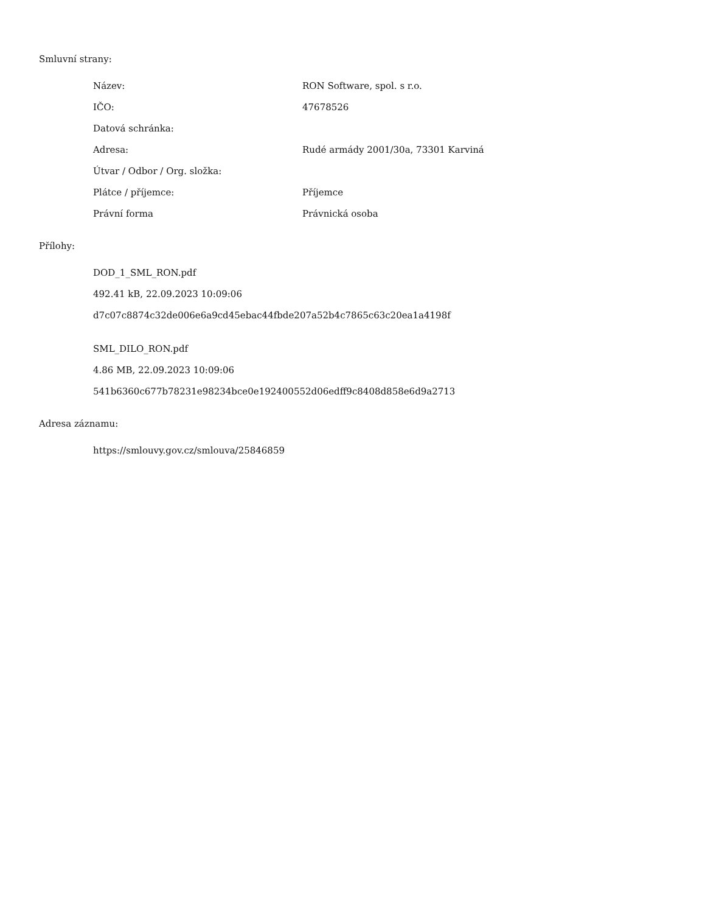Smluvní strany:
| Název: | RON Software, spol. s r.o. |
| IČO: | 47678526 |
| Datová schránka: | |
| Adresa: | Rudé armády 2001/30a, 73301 Karviná |
| Útvar / Odbor / Org. složka: | |
| Plátce / příjemce: | Příjemce |
| Právní forma | Právnická osoba |
Přílohy:
DOD_1_SML_RON.pdf
492.41 kB, 22.09.2023 10:09:06
d7c07c8874c32de006e6a9cd45ebac44fbde207a52b4c7865c63c20ea1a4198f
SML_DILO_RON.pdf
4.86 MB, 22.09.2023 10:09:06
541b6360c677b78231e98234bce0e192400552d06edff9c8408d858e6d9a2713
Adresa záznamu:
https://smlouvy.gov.cz/smlouva/25846859